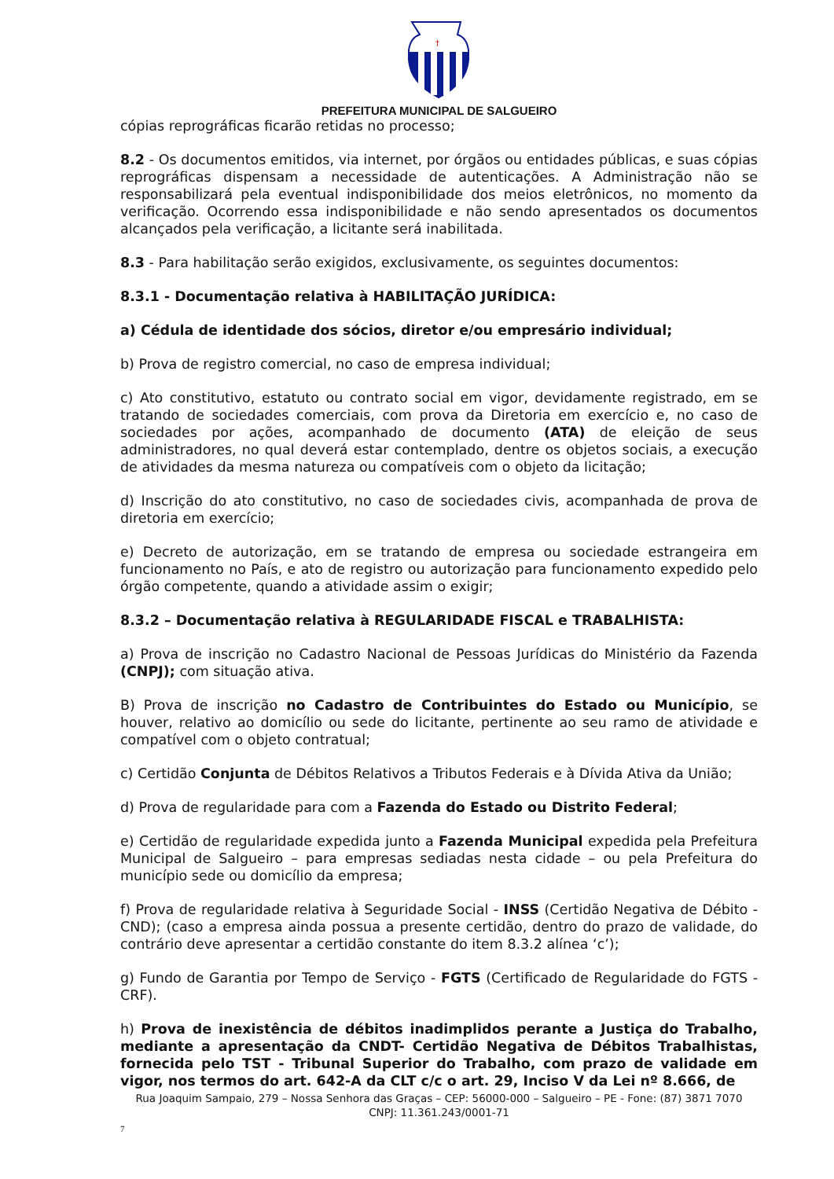†
PREFEITURA MUNICIPAL DE SALGUEIRO
cópias reprográficas ficarão retidas no processo;
8.2 - Os documentos emitidos, via internet, por órgãos ou entidades públicas, e suas cópias reprográficas dispensam a necessidade de autenticações. A Administração não se responsabilizará pela eventual indisponibilidade dos meios eletrônicos, no momento da verificação. Ocorrendo essa indisponibilidade e não sendo apresentados os documentos alcançados pela verificação, a licitante será inabilitada.
8.3 - Para habilitação serão exigidos, exclusivamente, os seguintes documentos:
8.3.1 - Documentação relativa à HABILITAÇÃO JURÍDICA:
a) Cédula de identidade dos sócios, diretor e/ou empresário individual;
b) Prova de registro comercial, no caso de empresa individual;
c) Ato constitutivo, estatuto ou contrato social em vigor, devidamente registrado, em se tratando de sociedades comerciais, com prova da Diretoria em exercício e, no caso de sociedades por ações, acompanhado de documento (ATA) de eleição de seus administradores, no qual deverá estar contemplado, dentre os objetos sociais, a execução de atividades da mesma natureza ou compatíveis com o objeto da licitação;
d) Inscrição do ato constitutivo, no caso de sociedades civis, acompanhada de prova de diretoria em exercício;
e) Decreto de autorização, em se tratando de empresa ou sociedade estrangeira em funcionamento no País, e ato de registro ou autorização para funcionamento expedido pelo órgão competente, quando a atividade assim o exigir;
8.3.2 – Documentação relativa à REGULARIDADE FISCAL e TRABALHISTA:
a) Prova de inscrição no Cadastro Nacional de Pessoas Jurídicas do Ministério da Fazenda (CNPJ); com situação ativa.
B) Prova de inscrição no Cadastro de Contribuintes do Estado ou Município, se houver, relativo ao domicílio ou sede do licitante, pertinente ao seu ramo de atividade e compatível com o objeto contratual;
c) Certidão Conjunta de Débitos Relativos a Tributos Federais e à Dívida Ativa da União;
d) Prova de regularidade para com a Fazenda do Estado ou Distrito Federal;
e) Certidão de regularidade expedida junto a Fazenda Municipal expedida pela Prefeitura Municipal de Salgueiro – para empresas sediadas nesta cidade – ou pela Prefeitura do município sede ou domicílio da empresa;
f) Prova de regularidade relativa à Seguridade Social - INSS (Certidão Negativa de Débito - CND); (caso a empresa ainda possua a presente certidão, dentro do prazo de validade, do contrário deve apresentar a certidão constante do item 8.3.2 alínea ‘c’);
g) Fundo de Garantia por Tempo de Serviço - FGTS (Certificado de Regularidade do FGTS - CRF).
h) Prova de inexistência de débitos inadimplidos perante a Justiça do Trabalho, mediante a apresentação da CNDT- Certidão Negativa de Débitos Trabalhistas, fornecida pelo TST - Tribunal Superior do Trabalho, com prazo de validade em vigor, nos termos do art. 642-A da CLT c/c o art. 29, Inciso V da Lei nº 8.666, de
Rua Joaquim Sampaio, 279 – Nossa Senhora das Graças – CEP: 56000-000 – Salgueiro – PE - Fone: (87) 3871 7070
CNPJ: 11.361.243/0001-71
7